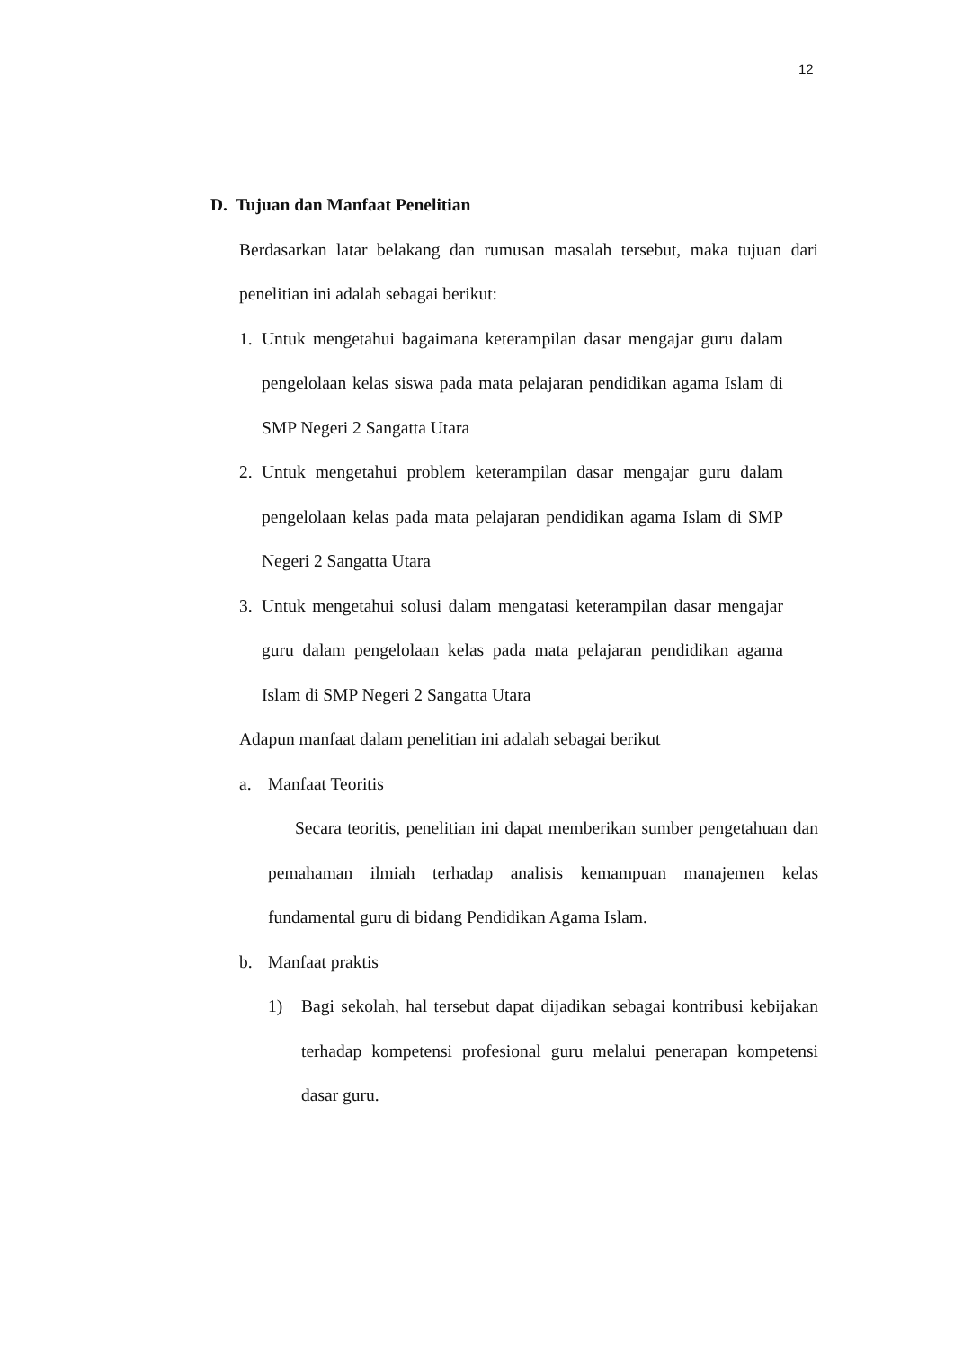12
D. Tujuan dan Manfaat Penelitian
Berdasarkan latar belakang dan rumusan masalah tersebut, maka tujuan dari penelitian ini adalah sebagai berikut:
1. Untuk mengetahui bagaimana keterampilan dasar mengajar guru dalam pengelolaan kelas siswa pada mata pelajaran pendidikan agama Islam di SMP Negeri 2 Sangatta Utara
2. Untuk mengetahui problem keterampilan dasar mengajar guru dalam pengelolaan kelas pada mata pelajaran pendidikan agama Islam di SMP Negeri 2 Sangatta Utara
3. Untuk mengetahui solusi dalam mengatasi keterampilan dasar mengajar guru dalam pengelolaan kelas pada mata pelajaran pendidikan agama Islam di SMP Negeri 2 Sangatta Utara
Adapun manfaat dalam penelitian ini adalah sebagai berikut
a. Manfaat Teoritis
Secara teoritis, penelitian ini dapat memberikan sumber pengetahuan dan pemahaman ilmiah terhadap analisis kemampuan manajemen kelas fundamental guru di bidang Pendidikan Agama Islam.
b. Manfaat praktis
1) Bagi sekolah, hal tersebut dapat dijadikan sebagai kontribusi kebijakan terhadap kompetensi profesional guru melalui penerapan kompetensi dasar guru.